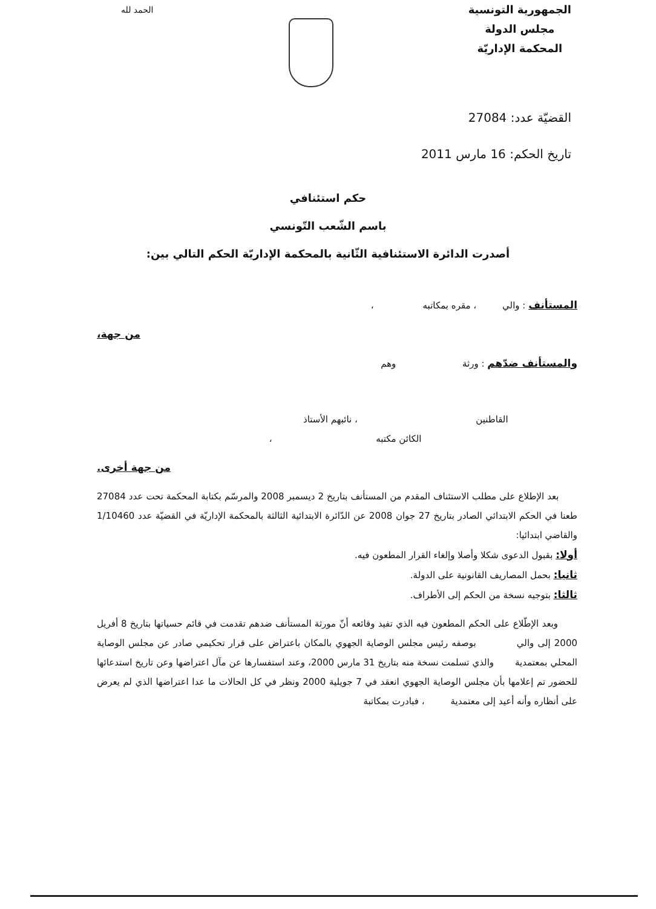الجمهورية التونسية
مجلس الدولة
المحكمة الإداريّة
الحمد لله
القضيّة عدد: 27084
تاريخ الحكم: 16 مارس 2011
حكم استئنافي
باسم الشّعب التّونسي
أصدرت الدائرة الاستئنافية الثّانية بالمحكمة الإداريّة الحكم التالي بين:
المستأنف : والي ، مقره بمكاتبه ،
من جهة،
والمستأنف ضدّهم : ورثة وهم
القاطنين ، نائبهم الأستاذ
الكائن مكتبه ،
من جهة أخرى.
بعد الإطلاع على مطلب الاستئناف المقدم من المستأنف بتاريخ 2 ديسمبر 2008 والمرسّم بكتابة المحكمة تحت عدد 27084 طعنا في الحكم الابتدائي الصادر بتاريخ 27 جوان 2008 عن الدّائرة الابتدائية الثالثة بالمحكمة الإداريّة في القضيّة عدد 1/10460 والقاضي ابتدائيا:
أولا: بقبول الدعوى شكلا وأصلا وإلغاء القرار المطعون فيه.
ثانيا: بحمل المصاريف القانونية على الدولة.
ثالثا: بتوجيه نسخة من الحكم إلى الأطراف.
وبعد الإطّلاع على الحكم المطعون فيه الذي تفيد وقائعه أنّ مورثة المستأنف ضدهم تقدمت في قائم حسياتها بتاريخ 8 أفريل 2000 إلى والي بوصفه رئيس مجلس الوصاية الجهوي بالمكان باعتراض على قرار تحكيمي صادر عن مجلس الوصاية المحلي بمعتمدية والذي تسلمت نسخة منه بتاريخ 31 مارس 2000، وعند استفسارها عن مآل اعتراضها وعن تاريخ استدعائها للحضور تم إعلامها بأن مجلس الوصاية الجهوي انعقد في 7 جويلية 2000 ونظر في كل الحالات ما عدا اعتراضها الذي لم يعرض على أنظاره وأنه أعيد إلى معتمدية ، فبادرت بمكاتبة